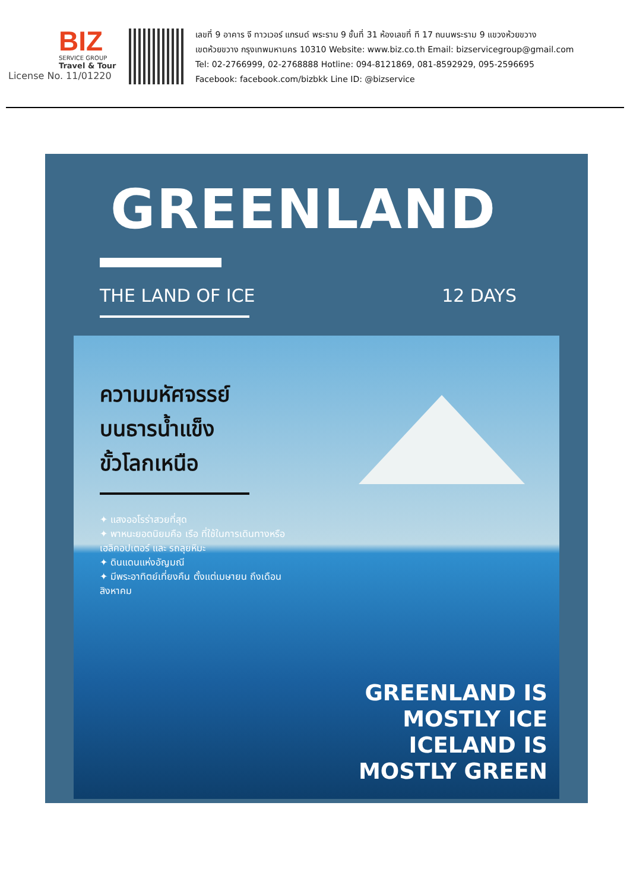BIZ
SERVICE GROUP
Travel & Tour
License No. 11/01220
เลขที่ 9 อาคาร จี ทาวเวอร์ แกรนด์ พระราม 9 ชั้นที่ 31 ห้องเลขที่ ที 17 ถนนพระราม 9 แขวงห้วยขวาง
เขตห้วยขวาง กรุงเทพมหานคร 10310 Website: www.biz.co.th Email: bizservicegroup@gmail.com
Tel: 02-2766999, 02-2768888 Hotline: 094-8121869, 081-8592929, 095-2596695
Facebook: facebook.com/bizbkk Line ID: @bizservice
GREENLAND
THE LAND OF ICE 12 DAYS
ความมหัศจรรย์
บนธารน้ำแข็ง
ขั้วโลกเหนือ
✦ แสงออโรร่าสวยที่สุด
✦ พาหนะยอดนิยมคือ เรือ ที่ใช้ในการเดินทางหรือเฮลิคอปเตอร์ และ รถลุยหิมะ
✦ ดินแดนแห่งอัญมณี
✦ มีพระอาทิตย์เที่ยงคืน ตั้งแต่เมษายน ถึงเดือน สิงหาคม
GREENLAND IS
MOSTLY ICE
ICELAND IS
MOSTLY GREEN